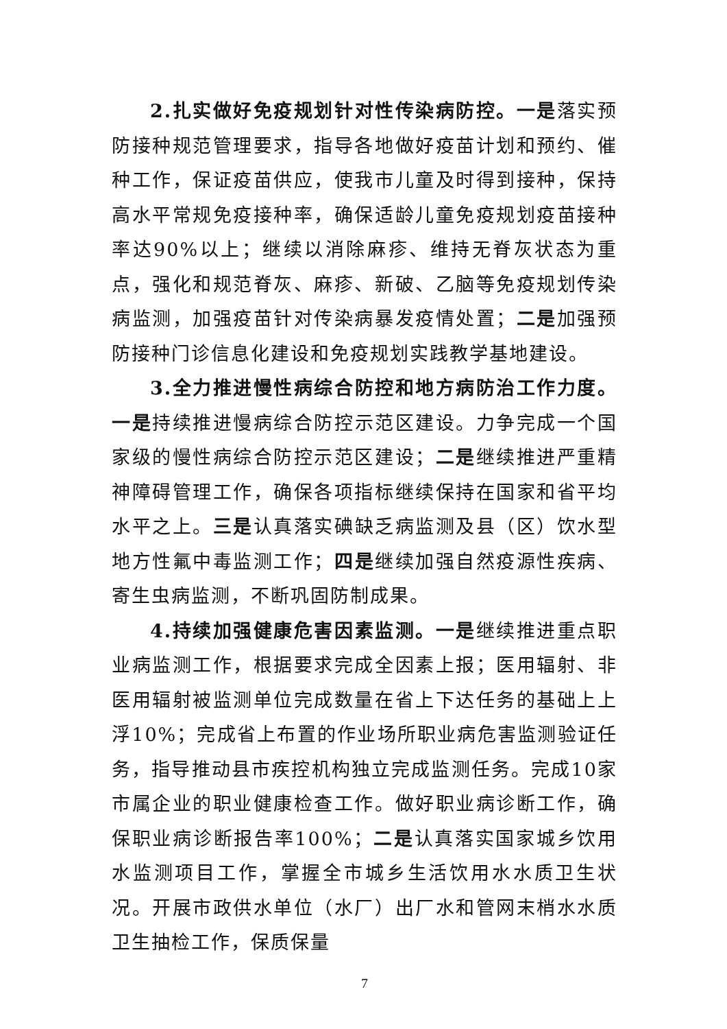2.扎实做好免疫规划针对性传染病防控。一是落实预防接种规范管理要求，指导各地做好疫苗计划和预约、催种工作，保证疫苗供应，使我市儿童及时得到接种，保持高水平常规免疫接种率，确保适龄儿童免疫规划疫苗接种率达90%以上；继续以消除麻疹、维持无脊灰状态为重点，强化和规范脊灰、麻疹、新破、乙脑等免疫规划传染病监测，加强疫苗针对传染病暴发疫情处置；二是加强预防接种门诊信息化建设和免疫规划实践教学基地建设。
3.全力推进慢性病综合防控和地方病防治工作力度。一是持续推进慢病综合防控示范区建设。力争完成一个国家级的慢性病综合防控示范区建设；二是继续推进严重精神障碍管理工作，确保各项指标继续保持在国家和省平均水平之上。三是认真落实碘缺乏病监测及县（区）饮水型地方性氟中毒监测工作；四是继续加强自然疫源性疾病、寄生虫病监测，不断巩固防制成果。
4.持续加强健康危害因素监测。一是继续推进重点职业病监测工作，根据要求完成全因素上报；医用辐射、非医用辐射被监测单位完成数量在省上下达任务的基础上上浮10%；完成省上布置的作业场所职业病危害监测验证任务，指导推动县市疾控机构独立完成监测任务。完成10家市属企业的职业健康检查工作。做好职业病诊断工作，确保职业病诊断报告率100%；二是认真落实国家城乡饮用水监测项目工作，掌握全市城乡生活饮用水水质卫生状况。开展市政供水单位（水厂）出厂水和管网末梢水水质卫生抽检工作，保质保量
7